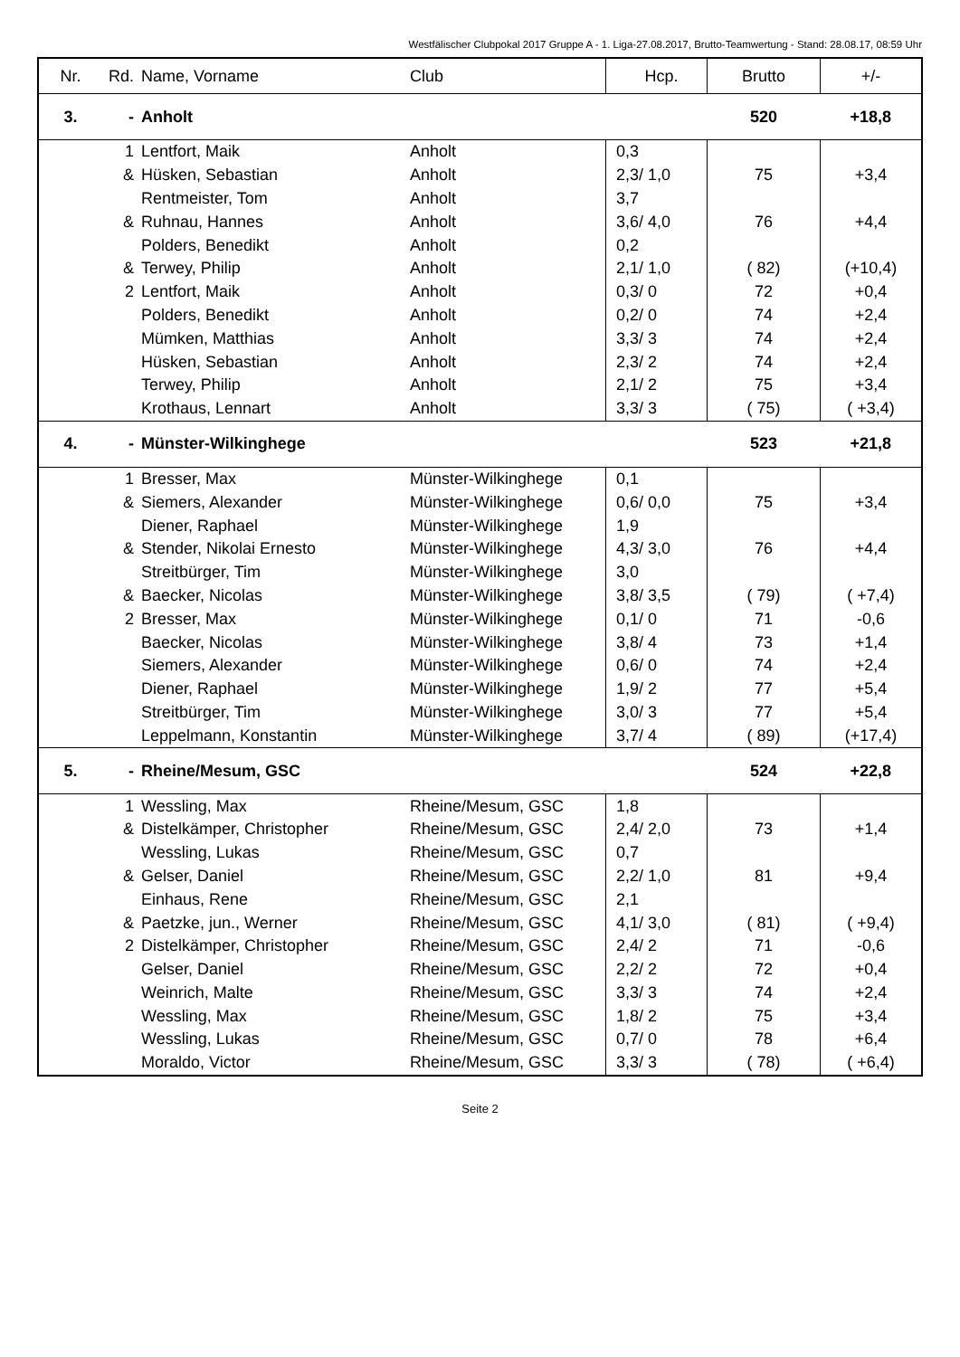Westfälischer Clubpokal 2017 Gruppe A - 1. Liga-27.08.2017, Brutto-Teamwertung - Stand: 28.08.17, 08:59 Uhr
| Nr. | Rd. | Name, Vorname | Club | Hcp. | Brutto | +/- |
| --- | --- | --- | --- | --- | --- | --- |
| 3. | - | Anholt | | | 520 | +18,8 |
| | 1 | Lentfort, Maik | Anholt | 0,3 | | |
| | & | Hüsken, Sebastian | Anholt | 2,3/ 1,0 | 75 | +3,4 |
| | | Rentmeister, Tom | Anholt | 3,7 | | |
| | & | Ruhnau, Hannes | Anholt | 3,6/ 4,0 | 76 | +4,4 |
| | | Polders, Benedikt | Anholt | 0,2 | | |
| | & | Terwey, Philip | Anholt | 2,1/ 1,0 | ( 82) | (+10,4) |
| | 2 | Lentfort, Maik | Anholt | 0,3/ 0 | 72 | +0,4 |
| | | Polders, Benedikt | Anholt | 0,2/ 0 | 74 | +2,4 |
| | | Mümken, Matthias | Anholt | 3,3/ 3 | 74 | +2,4 |
| | | Hüsken, Sebastian | Anholt | 2,3/ 2 | 74 | +2,4 |
| | | Terwey, Philip | Anholt | 2,1/ 2 | 75 | +3,4 |
| | | Krothaus, Lennart | Anholt | 3,3/ 3 | ( 75) | ( +3,4) |
| 4. | - | Münster-Wilkinghege | | | 523 | +21,8 |
| | 1 | Bresser, Max | Münster-Wilkinghege | 0,1 | | |
| | & | Siemers, Alexander | Münster-Wilkinghege | 0,6/ 0,0 | 75 | +3,4 |
| | | Diener, Raphael | Münster-Wilkinghege | 1,9 | | |
| | & | Stender, Nikolai Ernesto | Münster-Wilkinghege | 4,3/ 3,0 | 76 | +4,4 |
| | | Streitbürger, Tim | Münster-Wilkinghege | 3,0 | | |
| | & | Baecker, Nicolas | Münster-Wilkinghege | 3,8/ 3,5 | ( 79) | ( +7,4) |
| | 2 | Bresser, Max | Münster-Wilkinghege | 0,1/ 0 | 71 | -0,6 |
| | | Baecker, Nicolas | Münster-Wilkinghege | 3,8/ 4 | 73 | +1,4 |
| | | Siemers, Alexander | Münster-Wilkinghege | 0,6/ 0 | 74 | +2,4 |
| | | Diener, Raphael | Münster-Wilkinghege | 1,9/ 2 | 77 | +5,4 |
| | | Streitbürger, Tim | Münster-Wilkinghege | 3,0/ 3 | 77 | +5,4 |
| | | Leppelmann, Konstantin | Münster-Wilkinghege | 3,7/ 4 | ( 89) | (+17,4) |
| 5. | - | Rheine/Mesum, GSC | | | 524 | +22,8 |
| | 1 | Wessling, Max | Rheine/Mesum, GSC | 1,8 | | |
| | & | Distelkämper, Christopher | Rheine/Mesum, GSC | 2,4/ 2,0 | 73 | +1,4 |
| | | Wessling, Lukas | Rheine/Mesum, GSC | 0,7 | | |
| | & | Gelser, Daniel | Rheine/Mesum, GSC | 2,2/ 1,0 | 81 | +9,4 |
| | | Einhaus, Rene | Rheine/Mesum, GSC | 2,1 | | |
| | & | Paetzke, jun., Werner | Rheine/Mesum, GSC | 4,1/ 3,0 | ( 81) | ( +9,4) |
| | 2 | Distelkämper, Christopher | Rheine/Mesum, GSC | 2,4/ 2 | 71 | -0,6 |
| | | Gelser, Daniel | Rheine/Mesum, GSC | 2,2/ 2 | 72 | +0,4 |
| | | Weinrich, Malte | Rheine/Mesum, GSC | 3,3/ 3 | 74 | +2,4 |
| | | Wessling, Max | Rheine/Mesum, GSC | 1,8/ 2 | 75 | +3,4 |
| | | Wessling, Lukas | Rheine/Mesum, GSC | 0,7/ 0 | 78 | +6,4 |
| | | Moraldo, Victor | Rheine/Mesum, GSC | 3,3/ 3 | ( 78) | ( +6,4) |
Seite 2